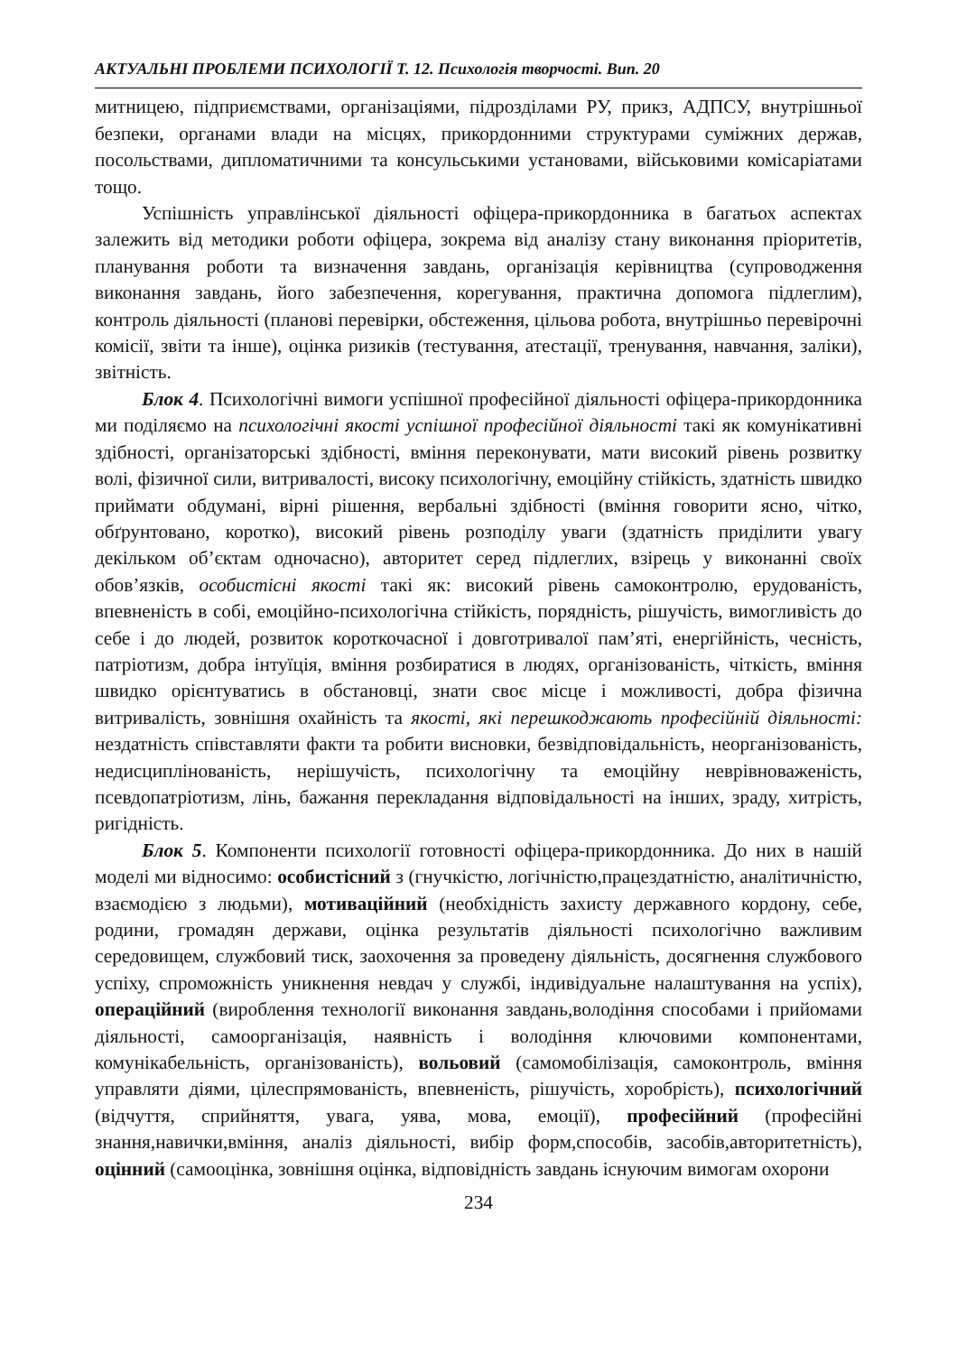АКТУАЛЬНІ ПРОБЛЕМИ ПСИХОЛОГІЇ Т. 12. Психологія творчості. Вип. 20
митницею, підприємствами, організаціями, підрозділами РУ, прикз, АДПСУ, внутрішньої безпеки, органами влади на місцях, прикордонними структурами суміжних держав, посольствами, дипломатичними та консульськими установами, військовими комісаріатами тощо.
Успішність управлінської діяльності офіцера-прикордонника в багатьох аспектах залежить від методики роботи офіцера, зокрема від аналізу стану виконання пріоритетів, планування роботи та визначення завдань, організація керівництва (супроводження виконання завдань, його забезпечення, корегування, практична допомога підлеглим), контроль діяльності (планові перевірки, обстеження, цільова робота, внутрішньо перевірочні комісії, звіти та інше), оцінка ризиків (тестування, атестації, тренування, навчання, заліки), звітність.
Блок 4. Психологічні вимоги успішної професійної діяльності офіцера-прикордонника ми поділяємо на психологічні якості успішної професійної діяльності такі як комунікативні здібності, організаторські здібності, вміння переконувати, мати високий рівень розвитку волі, фізичної сили, витривалості, високу психологічну, емоційну стійкість, здатність швидко приймати обдумані, вірні рішення, вербальні здібності (вміння говорити ясно, чітко, обґрунтовано, коротко), високий рівень розподілу уваги (здатність приділити увагу декільком об’єктам одночасно), авторитет серед підлеглих, взірець у виконанні своїх обов’язків, особистісні якості такі як: високий рівень самоконтролю, ерудованість, впевненість в собі, емоційно-психологічна стійкість, порядність, рішучість, вимогливість до себе і до людей, розвиток короткочасної і довготривалої пам’яті, енергійність, чесність, патріотизм, добра інтуїція, вміння розбиратися в людях, організованість, чіткість, вміння швидко орієнтуватись в обстановці, знати своє місце і можливості, добра фізична витривалість, зовнішня охайність та якості, які перешкоджають професійній діяльності: нездатність співставляти факти та робити висновки, безвідповідальність, неорганізованість, недисциплінованість, нерішучість, психологічну та емоційну неврівноваженість, псевдопатріотизм, лінь, бажання перекладання відповідальності на інших, зраду, хитрість, ригідність.
Блок 5. Компоненти психології готовності офіцера-прикордонника. До них в нашій моделі ми відносимо: особистісний з (гнучкістю, логічністю,працездатністю, аналітичністю, взаємодією з людьми), мотиваційний (необхідність захисту державного кордону, себе, родини, громадян держави, оцінка результатів діяльності психологічно важливим середовищем, службовий тиск, заохочення за проведену діяльність, досягнення службового успіху, спроможність уникнення невдач у службі, індивідуальне налаштування на успіх), операційний (вироблення технології виконання завдань,володіння способами і прийомами діяльності, самоорганізація, наявність і володіння ключовими компонентами, комунікабельність, організованість), вольовий (самомобілізація, самоконтроль, вміння управляти діями, цілеспрямованість, впевненість, рішучість, хоробрість), психологічний (відчуття, сприйняття, увага, уява, мова, емоції), професійний (професійні знання,навички,вміння, аналіз діяльності, вибір форм,способів, засобів,авторитетність), оцінний (самооцінка, зовнішня оцінка, відповідність завдань існуючим вимогам охорони
234